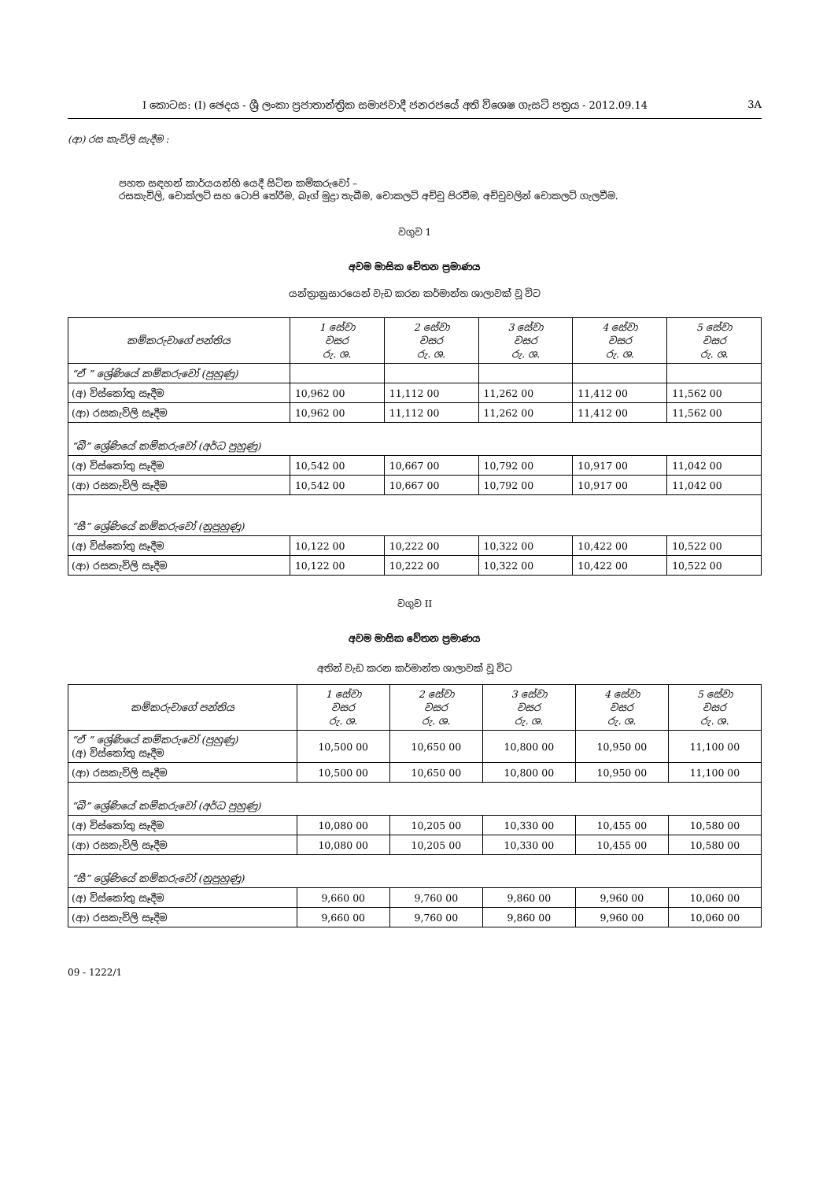I කොටස: (I) ඡෙදය - ශ්‍රී ලංකා ප්‍රජාතාන්ත්‍රික සමාජවාදී ජනරජයේ අති විශෙෂ ගැසට් පත්‍රය - 2012.09.14 3A
(ආ) රස කැවිලි සැදීම :
පහත සඳහන් කාර්යයන්හි යෙදී සිටින කම්කරුවෝ –
රසකැවිලි, චොක්ලට් සහ ටොපි තේරීම, බෑග් මුද්‍රා තැබීම, චොකලට් අච්චු පිරවීම, අච්චුවලින් චොකලට් ගැලවීම.
වගුව 1
අවම මාසික වේතන ප්‍රමාණය
යන්ත්‍රානුසාරයෙන් වැඩ කරන කර්මාන්ත ශාලාවක් වූ විට
| කම්කරුවාගේ පන්තිය | 1 සේවා වසර රු. ශ. | 2 සේවා වසර රු. ශ. | 3 සේවා වසර රු. ශ. | 4 සේවා වසර රු. ශ. | 5 සේවා වසර රු. ශ. |
| --- | --- | --- | --- | --- | --- |
| “ඒ ” ශ්‍රේණියේ කම්කරුවෝ (පුහුණු) | | | | | |
| (අ) විස්කෝතු සෑදීම | 10,962 00 | 11,112 00 | 11,262 00 | 11,412 00 | 11,562 00 |
| (ආ) රසකැවිලි සෑදීම | 10,962 00 | 11,112 00 | 11,262 00 | 11,412 00 | 11,562 00 |
| “බී” ශ්‍රේණියේ කම්කරුවෝ (අර්ධ පුහුණු) | | | | | |
| (අ) විස්කෝතු සෑදීම | 10,542 00 | 10,667 00 | 10,792 00 | 10,917 00 | 11,042 00 |
| (ආ) රසකැවිලි සෑදීම | 10,542 00 | 10,667 00 | 10,792 00 | 10,917 00 | 11,042 00 |
| “සී” ශ්‍රේණියේ කම්කරුවෝ (නුපුහුණු) | | | | | |
| (අ) විස්කෝතු සෑදීම | 10,122 00 | 10,222 00 | 10,322 00 | 10,422 00 | 10,522 00 |
| (ආ) රසකැවිලි සෑදීම | 10,122 00 | 10,222 00 | 10,322 00 | 10,422 00 | 10,522 00 |
වගුව II
අවම මාසික වේතන ප්‍රමාණය
අතින් වැඩ කරන කර්මාන්ත ශාලාවක් වූ විට
| කම්කරුවාගේ පන්තිය | 1 සේවා වසර රු. ශ. | 2 සේවා වසර රු. ශ. | 3 සේවා වසර රු. ශ. | 4 සේවා වසර රු. ශ. | 5 සේවා වසර රු. ශ. |
| --- | --- | --- | --- | --- | --- |
| “ඒ ” ශ්‍රේණියේ කම්කරුවෝ (පුහුණු) (අ) විස්කෝතු සෑදීම | 10,500 00 | 10,650 00 | 10,800 00 | 10,950 00 | 11,100 00 |
| (ආ) රසකැවිලි සෑදීම | 10,500 00 | 10,650 00 | 10,800 00 | 10,950 00 | 11,100 00 |
| “බී” ශ්‍රේණියේ කම්කරුවෝ (අර්ධ පුහුණු) | | | | | |
| (අ) විස්කෝතු සෑදීම | 10,080 00 | 10,205 00 | 10,330 00 | 10,455 00 | 10,580 00 |
| (ආ) රසකැවිලි සෑදීම | 10,080 00 | 10,205 00 | 10,330 00 | 10,455 00 | 10,580 00 |
| “සී” ශ්‍රේණියේ කම්කරුවෝ (නුපුහුණු) | | | | | |
| (අ) විස්කෝතු සෑදීම | 9,660 00 | 9,760 00 | 9,860 00 | 9,960 00 | 10,060 00 |
| (ආ) රසකැවිලි සෑදීම | 9,660 00 | 9,760 00 | 9,860 00 | 9,960 00 | 10,060 00 |
09 - 1222/1